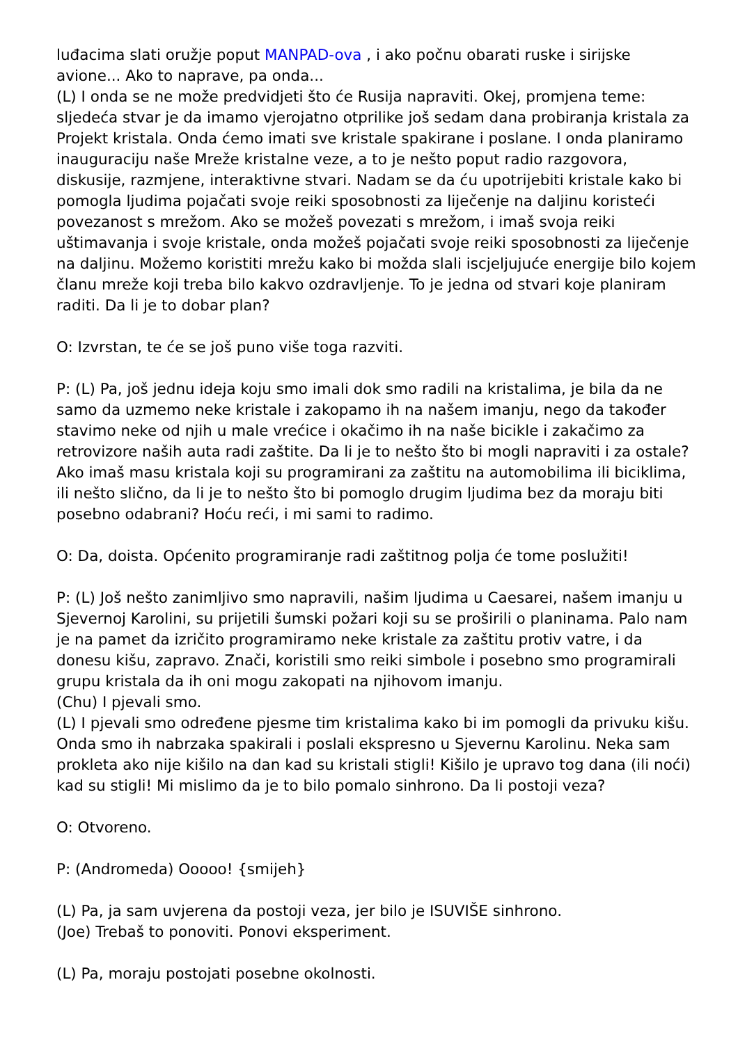luđacima slati oružje poput MANPAD-ova , i ako počnu obarati ruske i sirijske avione... Ako to naprave, pa onda...
(L) I onda se ne može predvidjeti što će Rusija napraviti. Okej, promjena teme: sljedeća stvar je da imamo vjerojatno otprilike još sedam dana probiranja kristala za Projekt kristala. Onda ćemo imati sve kristale spakirane i poslane. I onda planiramo inauguraciju naše Mreže kristalne veze, a to je nešto poput radio razgovora, diskusije, razmjene, interaktivne stvari. Nadam se da ću upotrijebiti kristale kako bi pomogla ljudima pojačati svoje reiki sposobnosti za liječenje na daljinu koristeći povezanost s mrežom. Ako se možeš povezati s mrežom, i imaš svoja reiki uštimavanja i svoje kristale, onda možeš pojačati svoje reiki sposobnosti za liječenje na daljinu. Možemo koristiti mrežu kako bi možda slali iscjeljujuće energije bilo kojem članu mreže koji treba bilo kakvo ozdravljenje. To je jedna od stvari koje planiram raditi. Da li je to dobar plan?
O: Izvrstan, te će se još puno više toga razviti.
P: (L) Pa, još jednu ideja koju smo imali dok smo radili na kristalima, je bila da ne samo da uzmemo neke kristale i zakopamo ih na našem imanju, nego da također stavimo neke od njih u male vrećice i okačimo ih na naše bicikle i zakačimo za retrovizore naših auta radi zaštite. Da li je to nešto što bi mogli napraviti i za ostale? Ako imaš masu kristala koji su programirani za zaštitu na automobilima ili biciklima, ili nešto slično, da li je to nešto što bi pomoglo drugim ljudima bez da moraju biti posebno odabrani? Hoću reći, i mi sami to radimo.
O: Da, doista. Općenito programiranje radi zaštitnog polja će tome poslužiti!
P: (L) Još nešto zanimljivo smo napravili, našim ljudima u Caesarei, našem imanju u Sjevernoj Karolini, su prijetili šumski požari koji su se proširili o planinama. Palo nam je na pamet da izričito programiramo neke kristale za zaštitu protiv vatre, i da donesu kišu, zapravo. Znači, koristili smo reiki simbole i posebno smo programirali grupu kristala da ih oni mogu zakopati na njihovom imanju.
(Chu) I pjevali smo.
(L) I pjevali smo određene pjesme tim kristalima kako bi im pomogli da privuku kišu. Onda smo ih nabrzaka spakirali i poslali ekspresno u Sjevernu Karolinu. Neka sam prokleta ako nije kišilo na dan kad su kristali stigli! Kišilo je upravo tog dana (ili noći) kad su stigli! Mi mislimo da je to bilo pomalo sinhrono. Da li postoji veza?
O: Otvoreno.
P: (Andromeda) Ooooo! {smijeh}
(L) Pa, ja sam uvjerena da postoji veza, jer bilo je ISUVIŠE sinhrono.
(Joe) Trebaš to ponoviti. Ponovi eksperiment.
(L) Pa, moraju postojati posebne okolnosti.